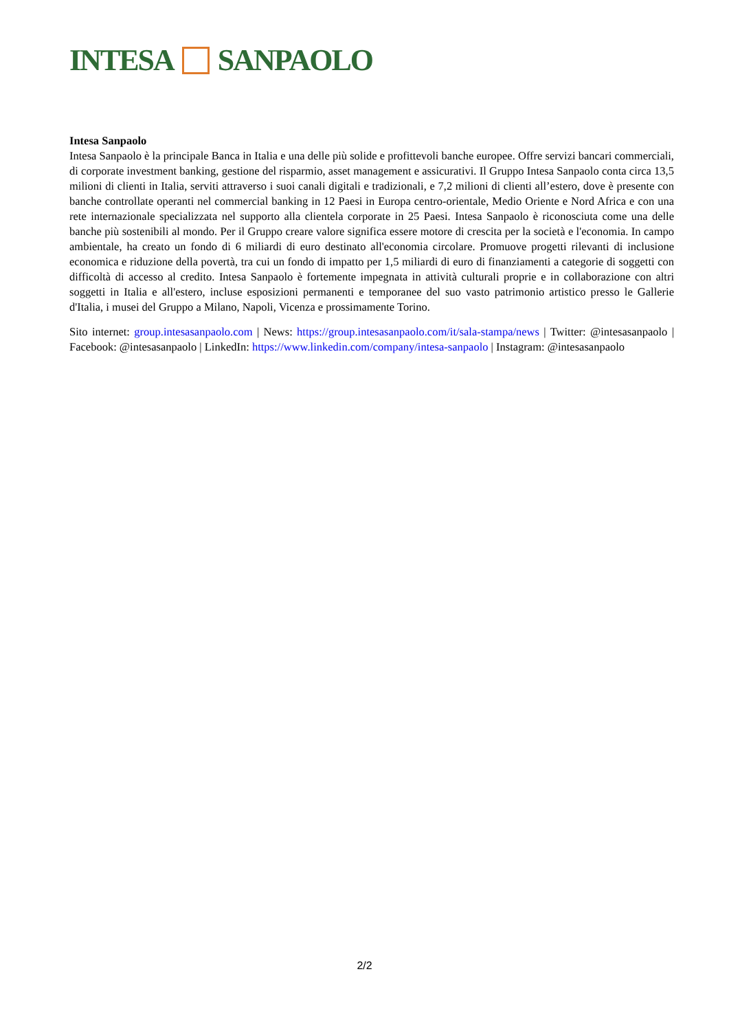INTESA SANPAOLO
Intesa Sanpaolo
Intesa Sanpaolo è la principale Banca in Italia e una delle più solide e profittevoli banche europee. Offre servizi bancari commerciali, di corporate investment banking, gestione del risparmio, asset management e assicurativi. Il Gruppo Intesa Sanpaolo conta circa 13,5 milioni di clienti in Italia, serviti attraverso i suoi canali digitali e tradizionali, e 7,2 milioni di clienti all’estero, dove è presente con banche controllate operanti nel commercial banking in 12 Paesi in Europa centro-orientale, Medio Oriente e Nord Africa e con una rete internazionale specializzata nel supporto alla clientela corporate in 25 Paesi. Intesa Sanpaolo è riconosciuta come una delle banche più sostenibili al mondo. Per il Gruppo creare valore significa essere motore di crescita per la società e l'economia. In campo ambientale, ha creato un fondo di 6 miliardi di euro destinato all'economia circolare. Promuove progetti rilevanti di inclusione economica e riduzione della povertà, tra cui un fondo di impatto per 1,5 miliardi di euro di finanziamenti a categorie di soggetti con difficoltà di accesso al credito. Intesa Sanpaolo è fortemente impegnata in attività culturali proprie e in collaborazione con altri soggetti in Italia e all'estero, incluse esposizioni permanenti e temporanee del suo vasto patrimonio artistico presso le Gallerie d'Italia, i musei del Gruppo a Milano, Napoli, Vicenza e prossimamente Torino.
Sito internet: group.intesasanpaolo.com | News: https://group.intesasanpaolo.com/it/sala-stampa/news | Twitter: @intesasanpaolo | Facebook: @intesasanpaolo | LinkedIn: https://www.linkedin.com/company/intesa-sanpaolo | Instagram: @intesasanpaolo
2/2